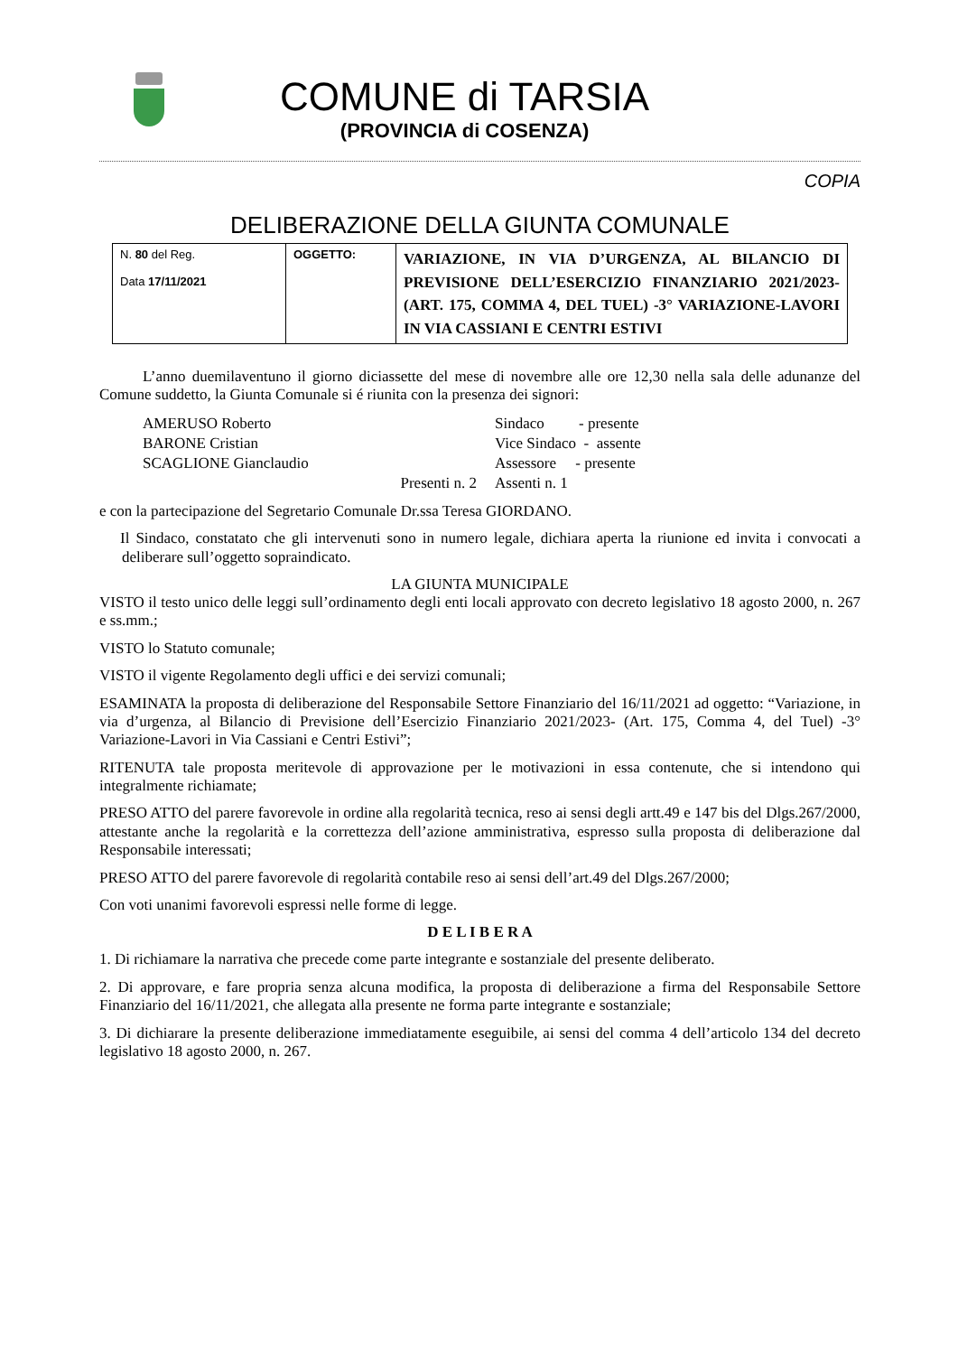COMUNE di TARSIA
(PROVINCIA di COSENZA)
COPIA
DELIBERAZIONE DELLA GIUNTA COMUNALE
| N. 80 del Reg. Data 17/11/2021 | OGGETTO: | VARIAZIONE, IN VIA D’URGENZA, AL BILANCIO DI PREVISIONE DELL’ESERCIZIO FINANZIARIO 2021/2023- (ART. 175, COMMA 4, DEL TUEL) -3° VARIAZIONE-LAVORI IN VIA CASSIANI E CENTRI ESTIVI |
L’anno duemilaventuno il giorno diciassette del mese di novembre alle ore 12,30 nella sala delle adunanze del Comune suddetto, la Giunta Comunale si é riunita con la presenza dei signori:
| AMERUSO Roberto | Sindaco - presente |
| BARONE Cristian | Vice Sindaco - assente |
| SCAGLIONE Gianclaudio | Assessore - presente |
| Presenti n. 2 | Assenti n. 1 |
e con la partecipazione del Segretario Comunale Dr.ssa Teresa GIORDANO.
Il Sindaco, constatato che gli intervenuti sono in numero legale, dichiara aperta la riunione ed invita i convocati a deliberare sull’oggetto sopraindicato.
LA GIUNTA MUNICIPALE
VISTO il testo unico delle leggi sull’ordinamento degli enti locali approvato con decreto legislativo 18 agosto 2000, n. 267 e ss.mm.;
VISTO lo Statuto comunale;
VISTO il vigente Regolamento degli uffici e dei servizi comunali;
ESAMINATA la proposta di deliberazione del Responsabile Settore Finanziario del 16/11/2021 ad oggetto: “Variazione, in via d’urgenza, al Bilancio di Previsione dell’Esercizio Finanziario 2021/2023- (Art. 175, Comma 4, del Tuel) -3° Variazione-Lavori in Via Cassiani e Centri Estivi”;
RITENUTA tale proposta meritevole di approvazione per le motivazioni in essa contenute, che si intendono qui integralmente richiamate;
PRESO ATTO del parere favorevole in ordine alla regolarità tecnica, reso ai sensi degli artt.49 e 147 bis del Dlgs.267/2000, attestante anche la regolarità e la correttezza dell’azione amministrativa, espresso sulla proposta di deliberazione dal Responsabile interessati;
PRESO ATTO del parere favorevole di regolarità contabile reso ai sensi dell’art.49 del Dlgs.267/2000;
Con voti unanimi favorevoli espressi nelle forme di legge.
D E L I B E R A
1. Di richiamare la narrativa che precede come parte integrante e sostanziale del presente deliberato.
2. Di approvare, e fare propria senza alcuna modifica, la proposta di deliberazione a firma del Responsabile Settore Finanziario del 16/11/2021, che allegata alla presente ne forma parte integrante e sostanziale;
3. Di dichiarare la presente deliberazione immediatamente eseguibile, ai sensi del comma 4 dell’articolo 134 del decreto legislativo 18 agosto 2000, n. 267.